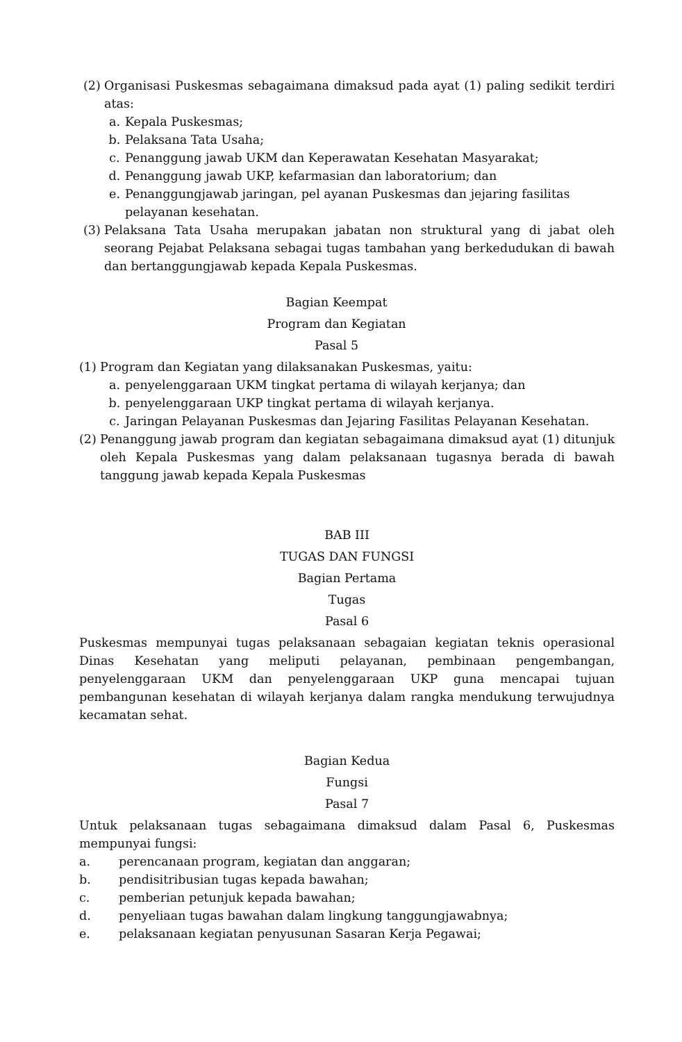(2) Organisasi Puskesmas sebagaimana dimaksud pada ayat (1) paling sedikit terdiri atas:
a. Kepala Puskesmas;
b. Pelaksana Tata Usaha;
c. Penanggung jawab UKM dan Keperawatan Kesehatan Masyarakat;
d. Penanggung jawab UKP, kefarmasian dan laboratorium; dan
e. Penanggungjawab jaringan, pel ayanan Puskesmas dan jejaring fasilitas pelayanan kesehatan.
(3) Pelaksana Tata Usaha merupakan jabatan non struktural yang di jabat oleh seorang Pejabat Pelaksana sebagai tugas tambahan yang berkedudukan di bawah dan bertanggungjawab kepada Kepala Puskesmas.
Bagian Keempat
Program dan Kegiatan
Pasal 5
(1) Program dan Kegiatan yang dilaksanakan Puskesmas, yaitu:
a. penyelenggaraan UKM tingkat pertama di wilayah kerjanya; dan
b. penyelenggaraan UKP tingkat pertama di wilayah kerjanya.
c. Jaringan Pelayanan Puskesmas dan Jejaring Fasilitas Pelayanan Kesehatan.
(2) Penanggung jawab program dan kegiatan sebagaimana dimaksud ayat (1) ditunjuk oleh Kepala Puskesmas yang dalam pelaksanaan tugasnya berada di bawah tanggung jawab kepada Kepala Puskesmas
BAB III
TUGAS DAN FUNGSI
Bagian Pertama
Tugas
Pasal 6
Puskesmas mempunyai tugas pelaksanaan sebagaian kegiatan teknis operasional Dinas Kesehatan yang meliputi pelayanan, pembinaan pengembangan, penyelenggaraan UKM dan penyelenggaraan UKP guna mencapai tujuan pembangunan kesehatan di wilayah kerjanya dalam rangka mendukung terwujudnya kecamatan sehat.
Bagian Kedua
Fungsi
Pasal 7
Untuk pelaksanaan tugas sebagaimana dimaksud dalam Pasal 6, Puskesmas mempunyai fungsi:
a. perencanaan program, kegiatan dan anggaran;
b. pendisitribusian tugas kepada bawahan;
c. pemberian petunjuk kepada bawahan;
d. penyeliaan tugas bawahan dalam lingkung tanggungjawabnya;
e. pelaksanaan kegiatan penyusunan Sasaran Kerja Pegawai;